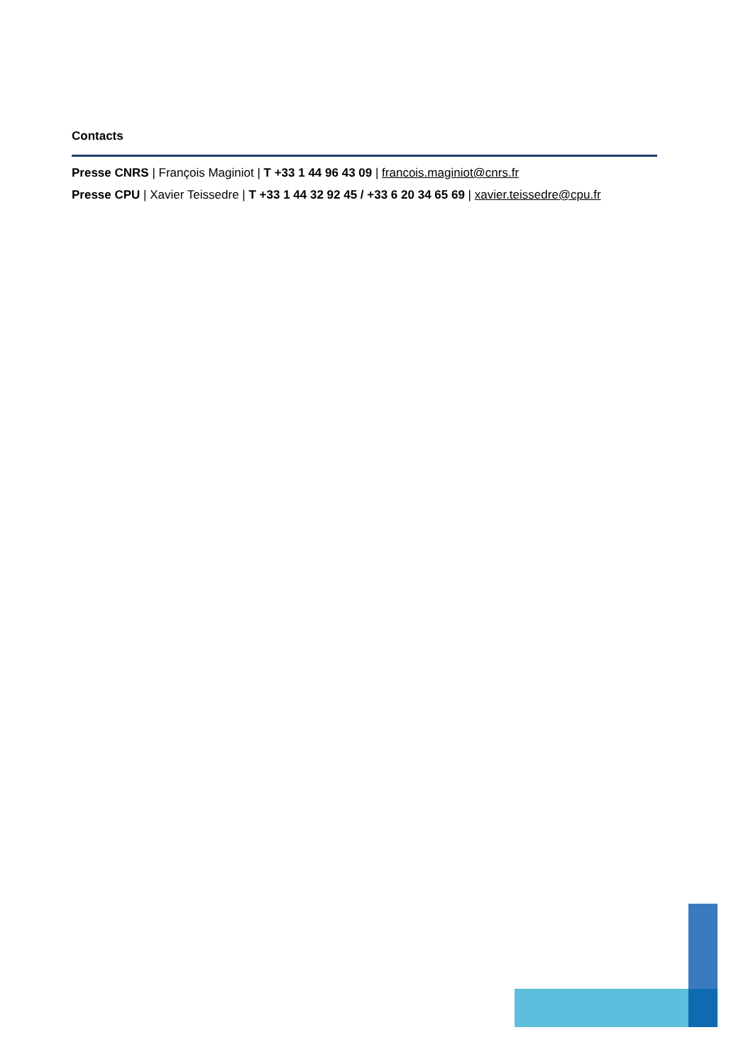Contacts
Presse CNRS | François Maginiot | T +33 1 44 96 43 09 | francois.maginiot@cnrs.fr
Presse CPU | Xavier Teissedre | T +33 1 44 32 92 45 / +33 6 20 34 65 69 | xavier.teissedre@cpu.fr